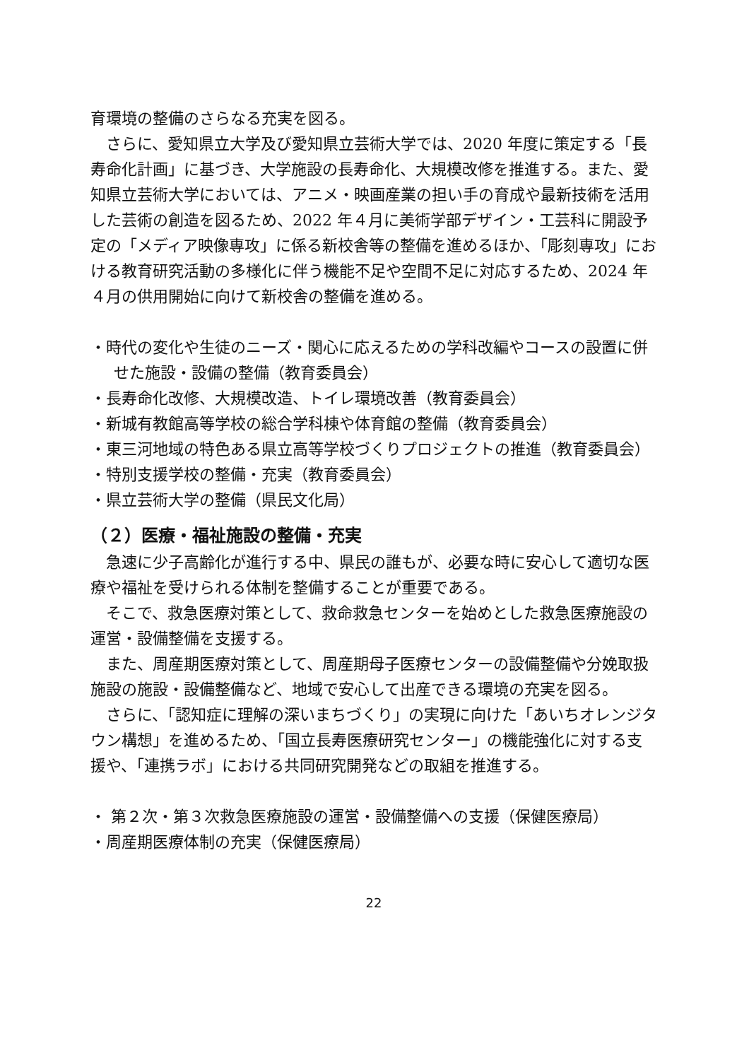育環境の整備のさらなる充実を図る。
さらに、愛知県立大学及び愛知県立芸術大学では、2020 年度に策定する「長寿命化計画」に基づき、大学施設の長寿命化、大規模改修を推進する。また、愛知県立芸術大学においては、アニメ・映画産業の担い手の育成や最新技術を活用した芸術の創造を図るため、2022 年４月に美術学部デザイン・工芸科に開設予定の「メディア映像専攻」に係る新校舎等の整備を進めるほか、「彫刻専攻」における教育研究活動の多様化に伴う機能不足や空間不足に対応するため、2024 年４月の供用開始に向けて新校舎の整備を進める。
・時代の変化や生徒のニーズ・関心に応えるための学科改編やコースの設置に併せた施設・設備の整備（教育委員会）
・長寿命化改修、大規模改造、トイレ環境改善（教育委員会）
・新城有教館高等学校の総合学科棟や体育館の整備（教育委員会）
・東三河地域の特色ある県立高等学校づくりプロジェクトの推進（教育委員会）
・特別支援学校の整備・充実（教育委員会）
・県立芸術大学の整備（県民文化局）
（２）医療・福祉施設の整備・充実
急速に少子高齢化が進行する中、県民の誰もが、必要な時に安心して適切な医療や福祉を受けられる体制を整備することが重要である。
そこで、救急医療対策として、救命救急センターを始めとした救急医療施設の運営・設備整備を支援する。
また、周産期医療対策として、周産期母子医療センターの設備整備や分娩取扱施設の施設・設備整備など、地域で安心して出産できる環境の充実を図る。
さらに、「認知症に理解の深いまちづくり」の実現に向けた「あいちオレンジタウン構想」を進めるため、「国立長寿医療研究センター」の機能強化に対する支援や、「連携ラボ」における共同研究開発などの取組を推進する。
・ 第２次・第３次救急医療施設の運営・設備整備への支援（保健医療局）
・周産期医療体制の充実（保健医療局）
22